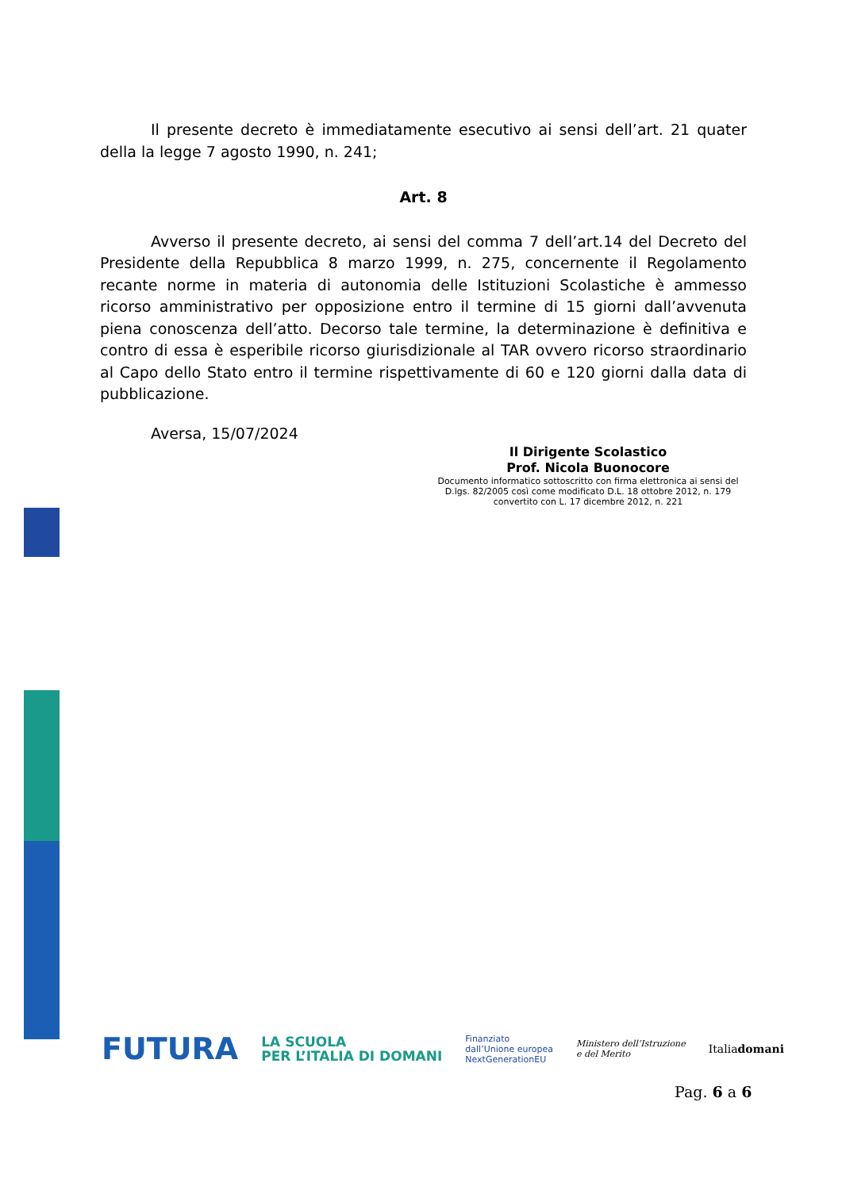Il presente decreto è immediatamente esecutivo ai sensi dell’art. 21 quater della la legge 7 agosto 1990, n. 241;
Art. 8
Avverso il presente decreto, ai sensi del comma 7 dell’art.14 del Decreto del Presidente della Repubblica 8 marzo 1999, n. 275, concernente il Regolamento recante norme in materia di autonomia delle Istituzioni Scolastiche è ammesso ricorso amministrativo per opposizione entro il termine di 15 giorni dall’avvenuta piena conoscenza dell’atto. Decorso tale termine, la determinazione è definitiva e contro di essa è esperibile ricorso giurisdizionale al TAR ovvero ricorso straordinario al Capo dello Stato entro il termine rispettivamente di 60 e 120 giorni dalla data di pubblicazione.
Aversa, 15/07/2024
Il Dirigente Scolastico
Prof. Nicola Buonocore
Documento informatico sottoscritto con firma elettronica ai sensi del D.lgs. 82/2005 così come modificato D.L. 18 ottobre 2012, n. 179 convertito con L. 17 dicembre 2012, n. 221
FUTURA LA SCUOLA
PER L’ITALIA DI DOMANI Finanziato
dall’Unione europea
NextGenerationEU Ministero dell’Istruzione
e del Merito Italiadomani
Pag. 6 a 6